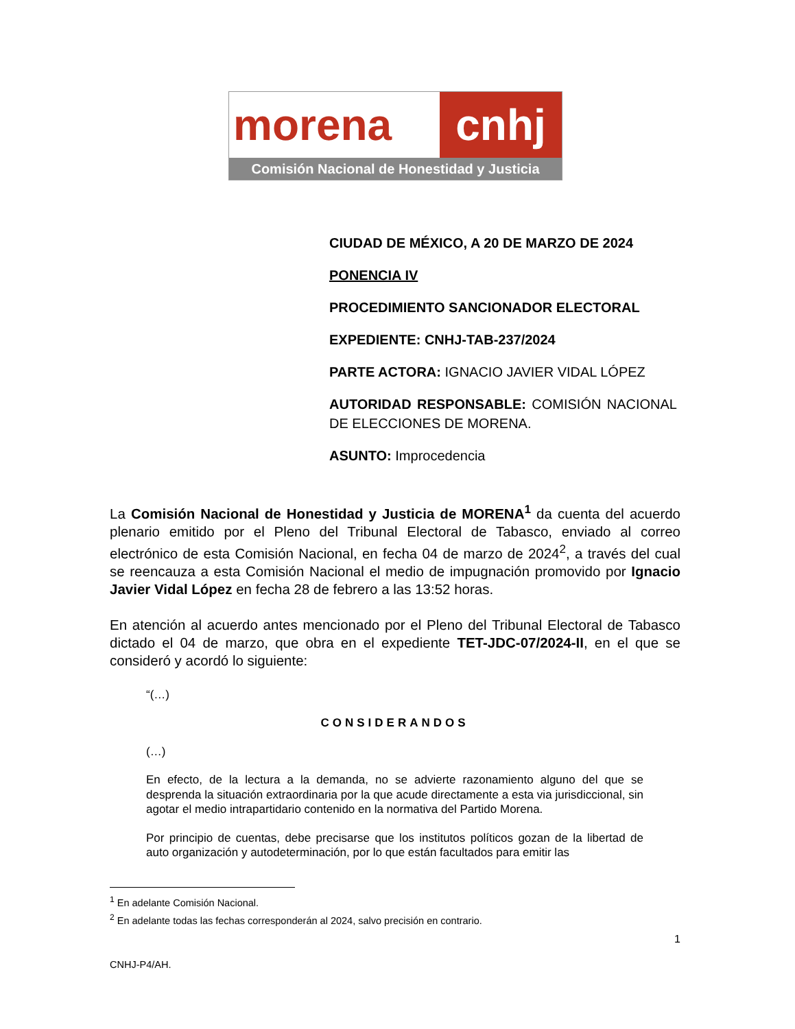morena cnhj
Comisión Nacional de Honestidad y Justicia
CIUDAD DE MÉXICO, A 20 DE MARZO DE 2024
PONENCIA IV
PROCEDIMIENTO SANCIONADOR ELECTORAL
EXPEDIENTE: CNHJ-TAB-237/2024
PARTE ACTORA: IGNACIO JAVIER VIDAL LÓPEZ
AUTORIDAD RESPONSABLE: COMISIÓN NACIONAL DE ELECCIONES DE MORENA.
ASUNTO: Improcedencia
La Comisión Nacional de Honestidad y Justicia de MORENA<sup>1</sup> da cuenta del acuerdo plenario emitido por el Pleno del Tribunal Electoral de Tabasco, enviado al correo electrónico de esta Comisión Nacional, en fecha 04 de marzo de 2024<sup>2</sup>, a través del cual se reencauza a esta Comisión Nacional el medio de impugnación promovido por Ignacio Javier Vidal López en fecha 28 de febrero a las 13:52 horas.
En atención al acuerdo antes mencionado por el Pleno del Tribunal Electoral de Tabasco dictado el 04 de marzo, que obra en el expediente TET-JDC-07/2024-II, en el que se consideró y acordó lo siguiente:
“(…)
CONSIDERANDOS
(…)
En efecto, de la lectura a la demanda, no se advierte razonamiento alguno del que se desprenda la situación extraordinaria por la que acude directamente a esta via jurisdiccional, sin agotar el medio intrapartidario contenido en la normativa del Partido Morena.
Por principio de cuentas, debe precisarse que los institutos políticos gozan de la libertad de auto organización y autodeterminación, por lo que están facultados para emitir las
<sup>1</sup> En adelante Comisión Nacional.
<sup>2</sup> En adelante todas las fechas corresponderán al 2024, salvo precisión en contrario.
1
CNHJ-P4/AH.